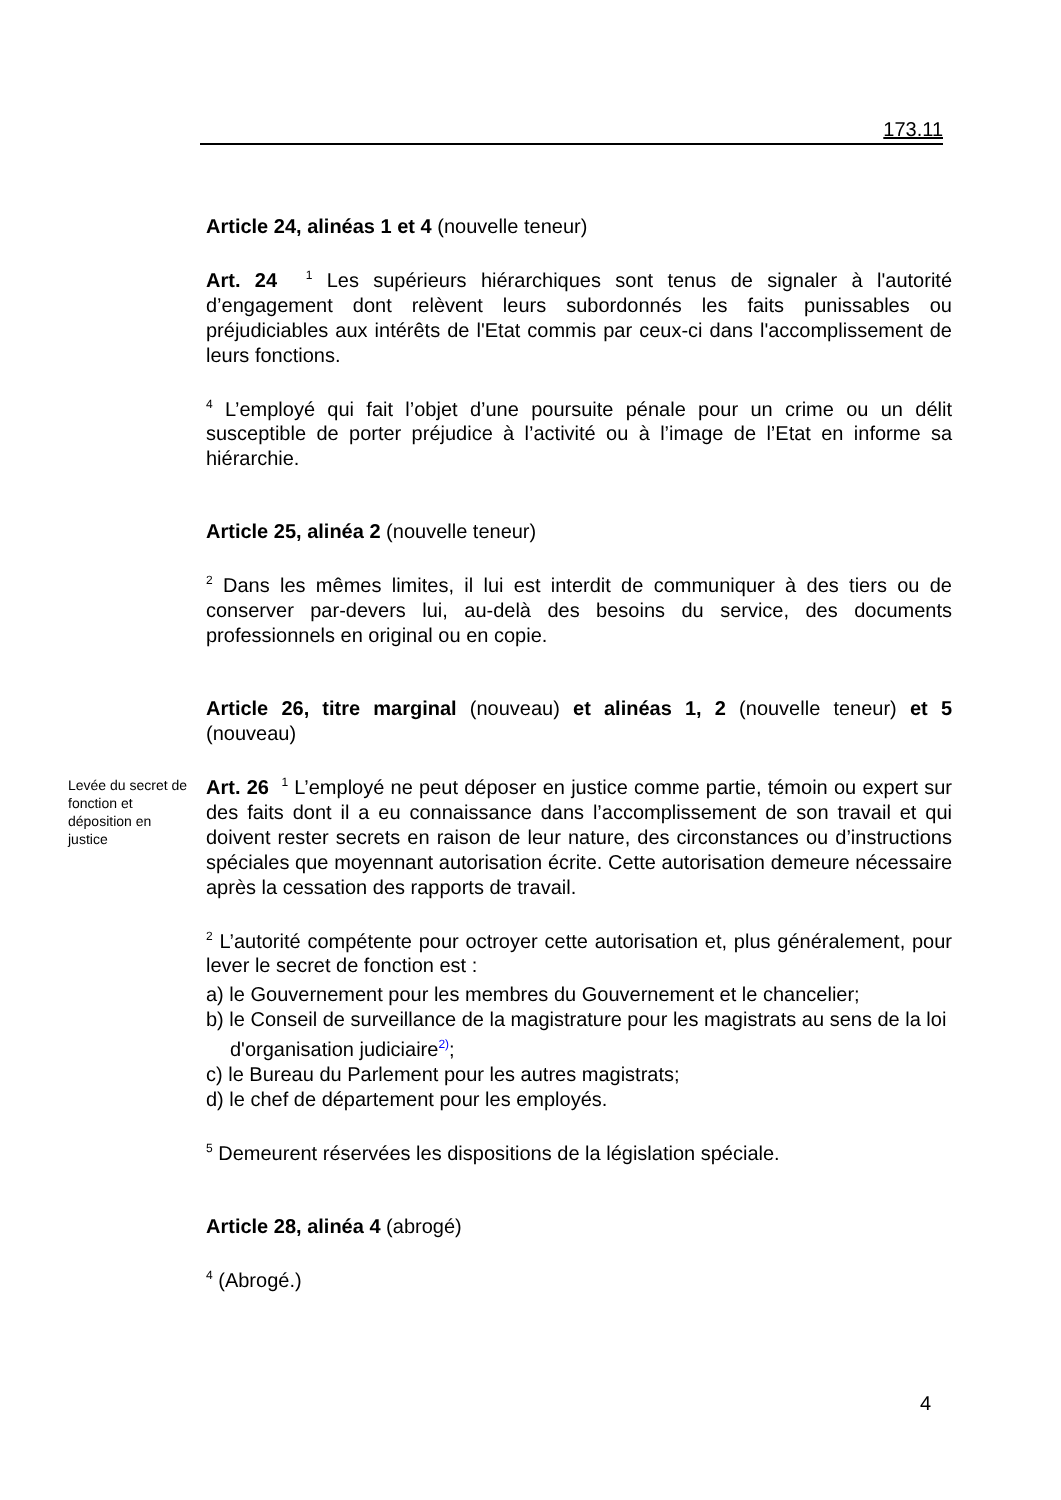173.11
Article 24, alinéas 1 et 4 (nouvelle teneur)
Art. 24 <sup>1</sup> Les supérieurs hiérarchiques sont tenus de signaler à l'autorité d’engagement dont relèvent leurs subordonnés les faits punissables ou préjudiciables aux intérêts de l'Etat commis par ceux-ci dans l'accomplissement de leurs fonctions.
<sup>4</sup> L’employé qui fait l’objet d’une poursuite pénale pour un crime ou un délit susceptible de porter préjudice à l’activité ou à l’image de l’Etat en informe sa hiérarchie.
Article 25, alinéa 2 (nouvelle teneur)
<sup>2</sup> Dans les mêmes limites, il lui est interdit de communiquer à des tiers ou de conserver par-devers lui, au-delà des besoins du service, des documents professionnels en original ou en copie.
Article 26, titre marginal (nouveau) et alinéas 1, 2 (nouvelle teneur) et 5 (nouveau)
Levée du secret de fonction et déposition en justice
Art. 26 <sup>1</sup> L’employé ne peut déposer en justice comme partie, témoin ou expert sur des faits dont il a eu connaissance dans l’accomplissement de son travail et qui doivent rester secrets en raison de leur nature, des circonstances ou d’instructions spéciales que moyennant autorisation écrite. Cette autorisation demeure nécessaire après la cessation des rapports de travail.
<sup>2</sup> L’autorité compétente pour octroyer cette autorisation et, plus généralement, pour lever le secret de fonction est :
a) le Gouvernement pour les membres du Gouvernement et le chancelier;
b) le Conseil de surveillance de la magistrature pour les magistrats au sens de la loi d'organisation judiciaire<sup>2)</sup>;
c) le Bureau du Parlement pour les autres magistrats;
d) le chef de département pour les employés.
<sup>5</sup> Demeurent réservées les dispositions de la législation spéciale.
Article 28, alinéa 4 (abrogé)
<sup>4</sup> (Abrogé.)
4